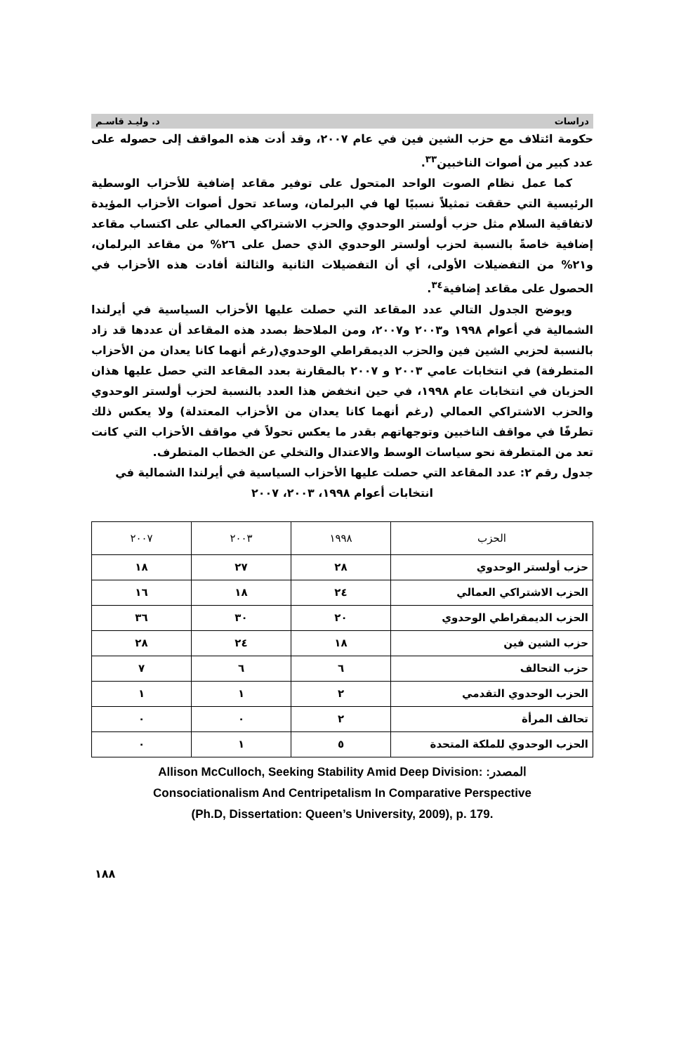دراسات د. وليـد قاسـم
حكومة ائتلاف مع حزب الشين فين في عام ٢٠٠٧، وقد أدت هذه المواقف إلى حصوله على عدد كبير من أصوات الناخبين<sup>٣٣</sup>.
كما عمل نظام الصوت الواحد المتحول على توفير مقاعد إضافية للأحزاب الوسطية الرئيسية التي حققت تمثيلاً نسبيًا لها في البرلمان، وساعد تحول أصوات الأحزاب المؤيدة لاتفاقية السلام مثل حزب أولستر الوحدوي والحزب الاشتراكي العمالي على اكتساب مقاعد إضافية خاصةً بالنسبة لحزب أولستر الوحدوي الذي حصل على ٢٦% من مقاعد البرلمان، و٢١% من التفضيلات الأولى، أي أن التفضيلات الثانية والثالثة أفادت هذه الأحزاب في الحصول على مقاعد إضافية<sup>٣٤</sup>.
ويوضح الجدول التالي عدد المقاعد التي حصلت عليها الأحزاب السياسية في أيرلندا الشمالية في أعوام ١٩٩٨ و٢٠٠٣ و٢٠٠٧، ومن الملاحظ بصدد هذه المقاعد أن عددها قد زاد بالنسبة لحزبي الشين فين والحزب الديمقراطي الوحدوي(رغم أنهما كانا يعدان من الأحزاب المتطرفة) في انتخابات عامي ٢٠٠٣ و ٢٠٠٧ بالمقارنة بعدد المقاعد التي حصل عليها هذان الحزبان في انتخابات عام ١٩٩٨، في حين انخفض هذا العدد بالنسبة لحزب أولستر الوحدوي والحزب الاشتراكي العمالي (رغم أنهما كانا يعدان من الأحزاب المعتدلة) ولا يعكس ذلك تطرفًا في مواقف الناخبين وتوجهاتهم بقدر ما يعكس تحولاً في مواقف الأحزاب التي كانت تعد من المتطرفة نحو سياسات الوسط والاعتدال والتخلي عن الخطاب المتطرف.
جدول رقم ٢: عدد المقاعد التي حصلت عليها الأحزاب السياسية في أيرلندا الشمالية في
انتخابات أعوام ١٩٩٨، ٢٠٠٣، ٢٠٠٧
| الحزب | ١٩٩٨ | ٢٠٠٣ | ٢٠٠٧ |
| --- | --- | --- | --- |
| حزب أولستر الوحدوي | ٢٨ | ٢٧ | ١٨ |
| الحزب الاشتراكي العمالي | ٢٤ | ١٨ | ١٦ |
| الحزب الديمقراطي الوحدوي | ٢٠ | ٣٠ | ٣٦ |
| حزب الشين فين | ١٨ | ٢٤ | ٢٨ |
| حزب التحالف | ٦ | ٦ | ٧ |
| الحزب الوحدوي التقدمي | ٢ | ١ | ١ |
| تحالف المرأة | ٢ | ٠ | ٠ |
| الحزب الوحدوي للملكة المتحدة | ٥ | ١ | ٠ |
Allison McCulloch, Seeking Stability Amid Deep Division: المصدر:
Consociationalism And Centripetalism In Comparative Perspective
(Ph.D, Dissertation: Queen’s University, 2009), p. 179.
١٨٨